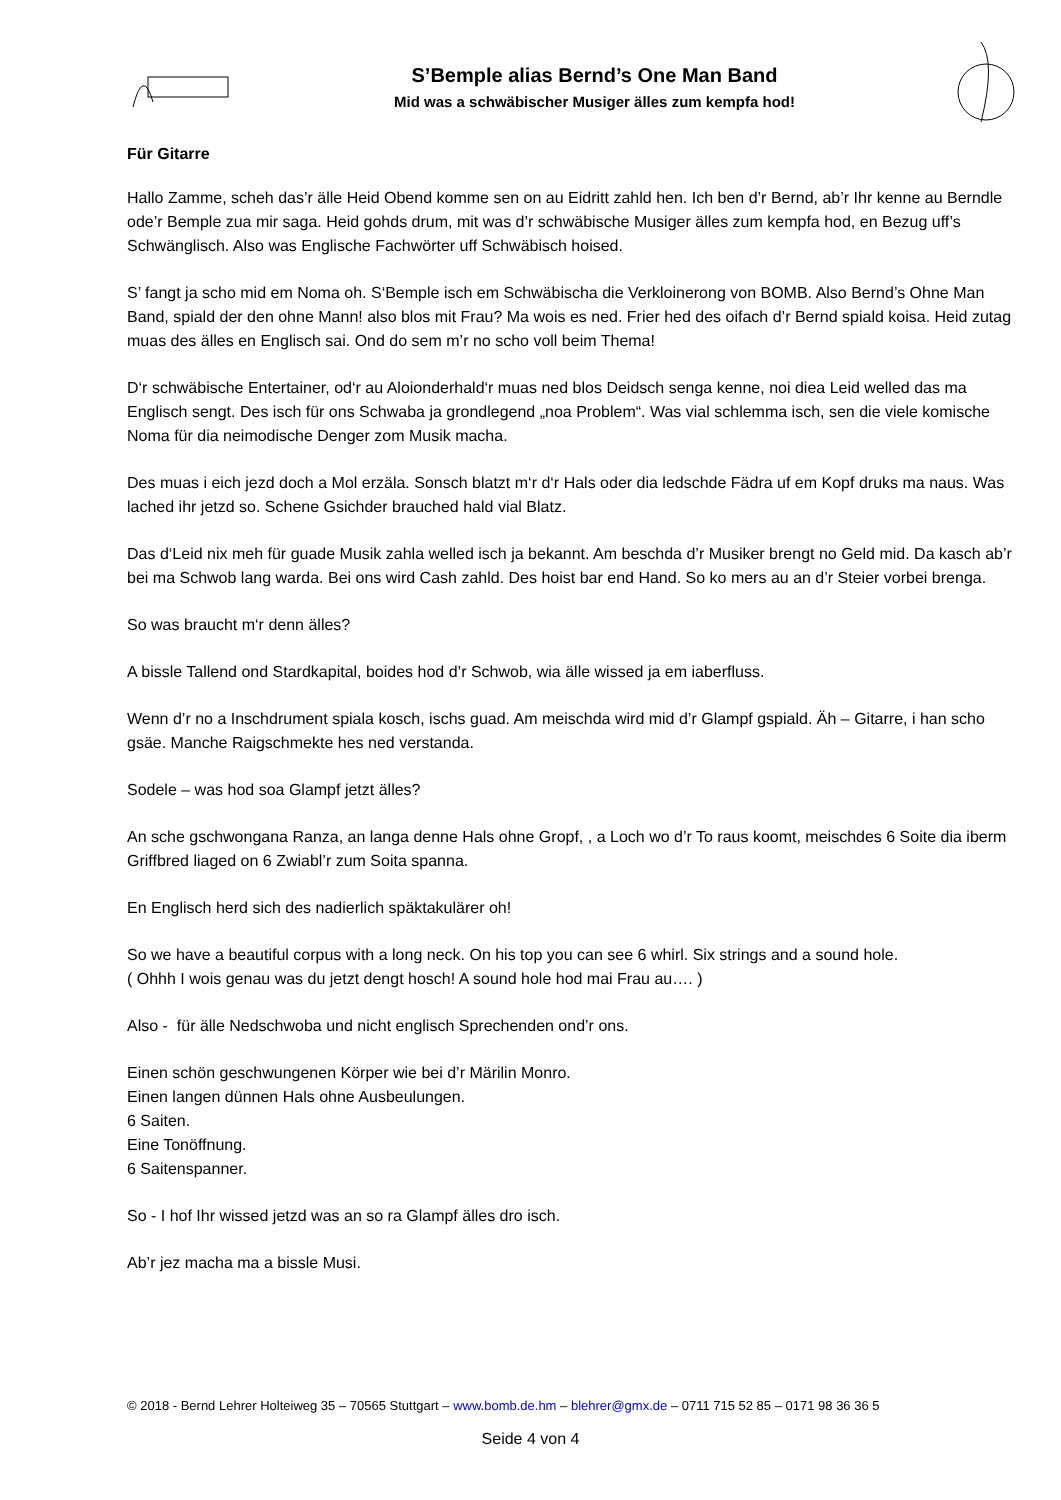S’Bemple alias Bernd’s One Man Band
Mid was a schwäbischer Musiger älles zum kempfa hod!
Für Gitarre
Hallo Zamme, scheh das’r älle Heid Obend komme sen on au Eidritt zahld hen. Ich ben d’r Bernd, ab’r Ihr kenne au Berndle ode’r Bemple zua mir saga. Heid gohds drum, mit was d’r schwäbische Musiger älles zum kempfa hod, en Bezug uff’s Schwänglisch. Also was Englische Fachwörter uff Schwäbisch hoised.
S’ fangt ja scho mid em Noma oh. S‘Bemple isch em Schwäbischa die Verkloinerong von BOMB. Also Bernd’s Ohne Man Band, spiald der den ohne Mann! also blos mit Frau? Ma wois es ned. Frier hed des oifach d’r Bernd spiald koisa. Heid zutag muas des älles en Englisch sai. Ond do sem m’r no scho voll beim Thema!
D‘r schwäbische Entertainer, od‘r au Aloionderhald‘r muas ned blos Deidsch senga kenne, noi diea Leid welled das ma Englisch sengt. Des isch für ons Schwaba ja grondlegend „noa Problem“. Was vial schlemma isch, sen die viele komische Noma für dia neimodische Denger zom Musik macha.
Des muas i eich jezd doch a Mol erzäla. Sonsch blatzt m‘r d‘r Hals oder dia ledschde Fädra uf em Kopf druks ma naus. Was lached ihr jetzd so. Schene Gsichder brauched hald vial Blatz.
Das d‘Leid nix meh für guade Musik zahla welled isch ja bekannt. Am beschda d’r Musiker brengt no Geld mid. Da kasch ab’r bei ma Schwob lang warda. Bei ons wird Cash zahld. Des hoist bar end Hand. So ko mers au an d’r Steier vorbei brenga.
So was braucht m‘r denn älles?
A bissle Tallend ond Stardkapital, boides hod d’r Schwob, wia älle wissed ja em iaberfluss.
Wenn d’r no a Inschdrument spiala kosch, ischs guad. Am meischda wird mid d’r Glampf gspiald. Äh – Gitarre, i han scho gsäe. Manche Raigschmekte hes ned verstanda.
Sodele – was hod soa Glampf jetzt älles?
An sche gschwongana Ranza, an langa denne Hals ohne Gropf, , a Loch wo d’r To raus koomt, meischdes 6 Soite dia iberm Griffbred liaged on 6 Zwiabl’r zum Soita spanna.
En Englisch herd sich des nadierlich späktakulärer oh!
So we have a beautiful corpus with a long neck. On his top you can see 6 whirl. Six strings and a sound hole.
( Ohhh I wois genau was du jetzt dengt hosch! A sound hole hod mai Frau au…. )
Also - für älle Nedschwoba und nicht englisch Sprechenden ond’r ons.
Einen schön geschwungenen Körper wie bei d’r Märilin Monro.
Einen langen dünnen Hals ohne Ausbeulungen.
6 Saiten.
Eine Tonöffnung.
6 Saitenspanner.
So - I hof Ihr wissed jetzd was an so ra Glampf älles dro isch.
Ab’r jez macha ma a bissle Musi.
© 2018 - Bernd Lehrer Holteiweg 35 – 70565 Stuttgart – www.bomb.de.hm – blehrer@gmx.de – 0711 715 52 85 – 0171 98 36 36 5
Seide 4 von 4